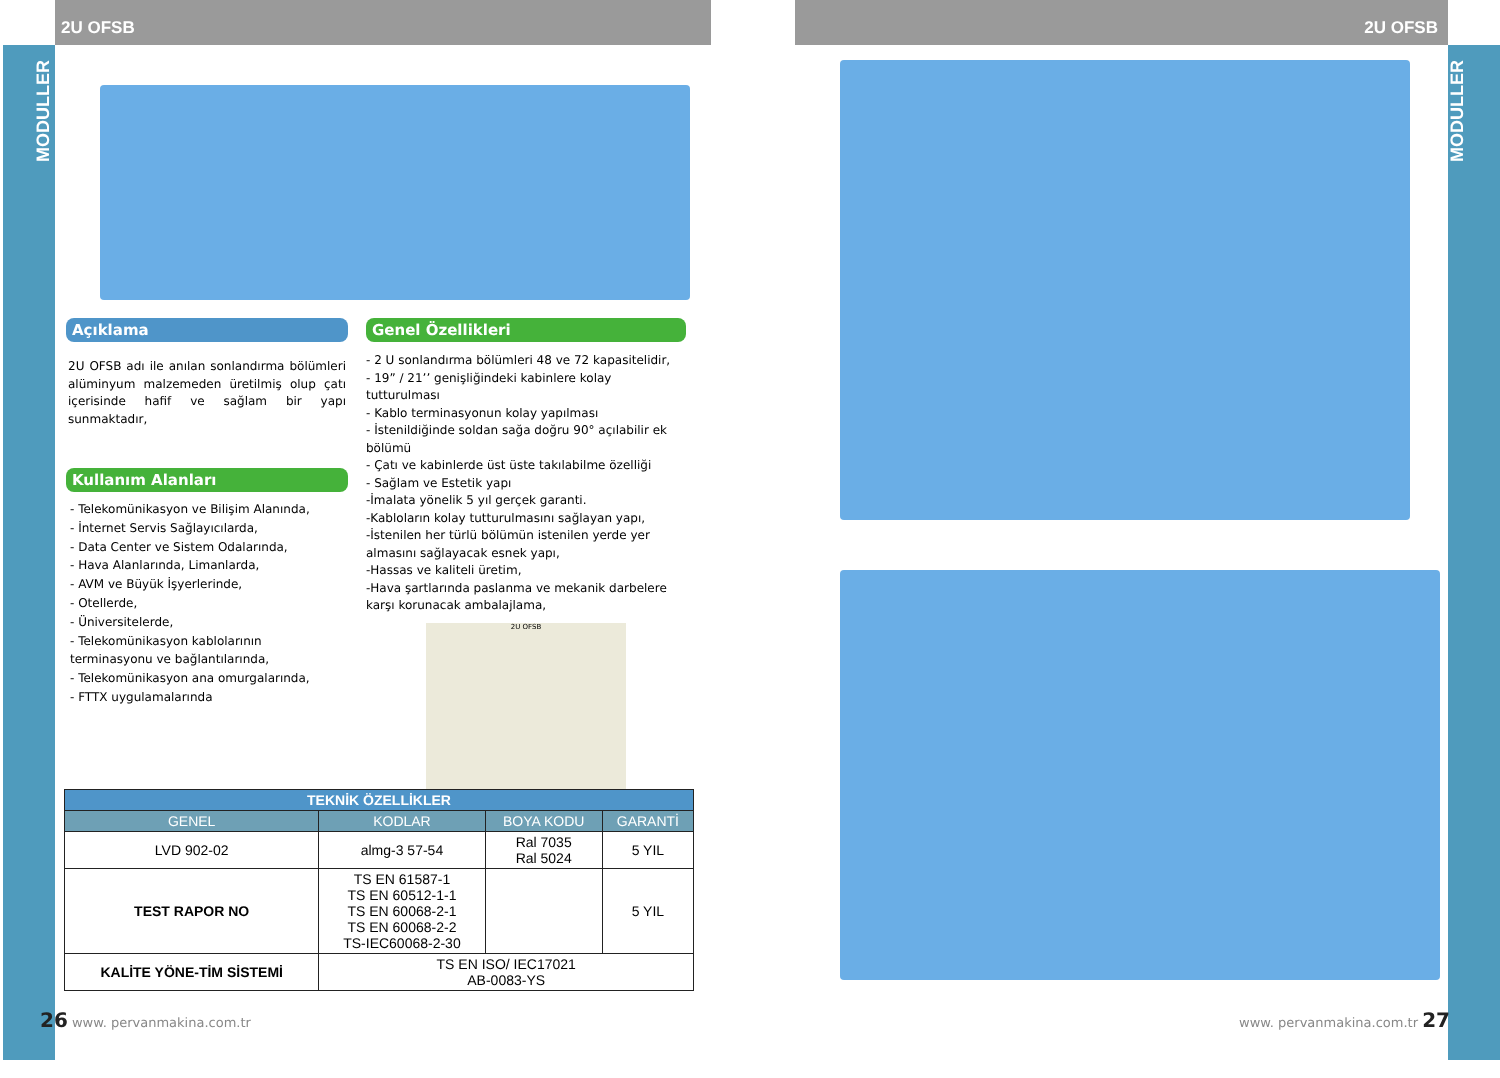MODULLER
2U OFSB
Açıklama
2U OFSB adı ile anılan sonlandırma bölümleri alüminyum malzemeden üretilmiş olup çatı içerisinde hafif ve sağlam bir yapı sunmaktadır,
Kullanım Alanları
- Telekomünikasyon ve Bilişim Alanında,
- İnternet Servis Sağlayıcılarda,
- Data Center ve Sistem Odalarında,
- Hava Alanlarında, Limanlarda,
- AVM ve Büyük İşyerlerinde,
- Otellerde,
- Üniversitelerde,
- Telekomünikasyon kablolarının terminasyonu ve bağlantılarında,
- Telekomünikasyon ana omurgalarında,
- FTTX uygulamalarında
Genel Özellikleri
- 2 U sonlandırma bölümleri 48 ve 72 kapasitelidir,
- 19” / 21’’ genişliğindeki kabinlere kolay tutturulması
- Kablo terminasyonun kolay yapılması
- İstenildiğinde soldan sağa doğru 90° açılabilir ek bölümü
- Çatı ve kabinlerde üst üste takılabilme özelliği
- Sağlam ve Estetik yapı
-İmalata yönelik 5 yıl gerçek garanti.
-Kabloların kolay tutturulmasını sağlayan yapı,
-İstenilen her türlü bölümün istenilen yerde yer almasını sağlayacak esnek yapı,
-Hassas ve kaliteli üretim,
-Hava şartlarında paslanma ve mekanik darbelere karşı korunacak ambalajlama,
2U OFSB
| TEKNİK ÖZELLİKLER | | | |
| --- | --- | --- | --- |
| GENEL | KODLAR | BOYA KODU | GARANTİ |
| LVD 902-02 | almg-3 57-54 | Ral 7035 Ral 5024 | 5 YIL |
| TEST RAPOR NO | TS EN 61587-1 TS EN 60512-1-1 TS EN 60068-2-1 TS EN 60068-2-2 TS-IEC60068-2-30 | | 5 YIL |
| KALİTE YÖNE-TİM SİSTEMİ | TS EN ISO/ IEC17021 AB-0083-YS | | |
26 www. pervanmakina.com.tr
MODULLER
2U OFSB
www. pervanmakina.com.tr 27